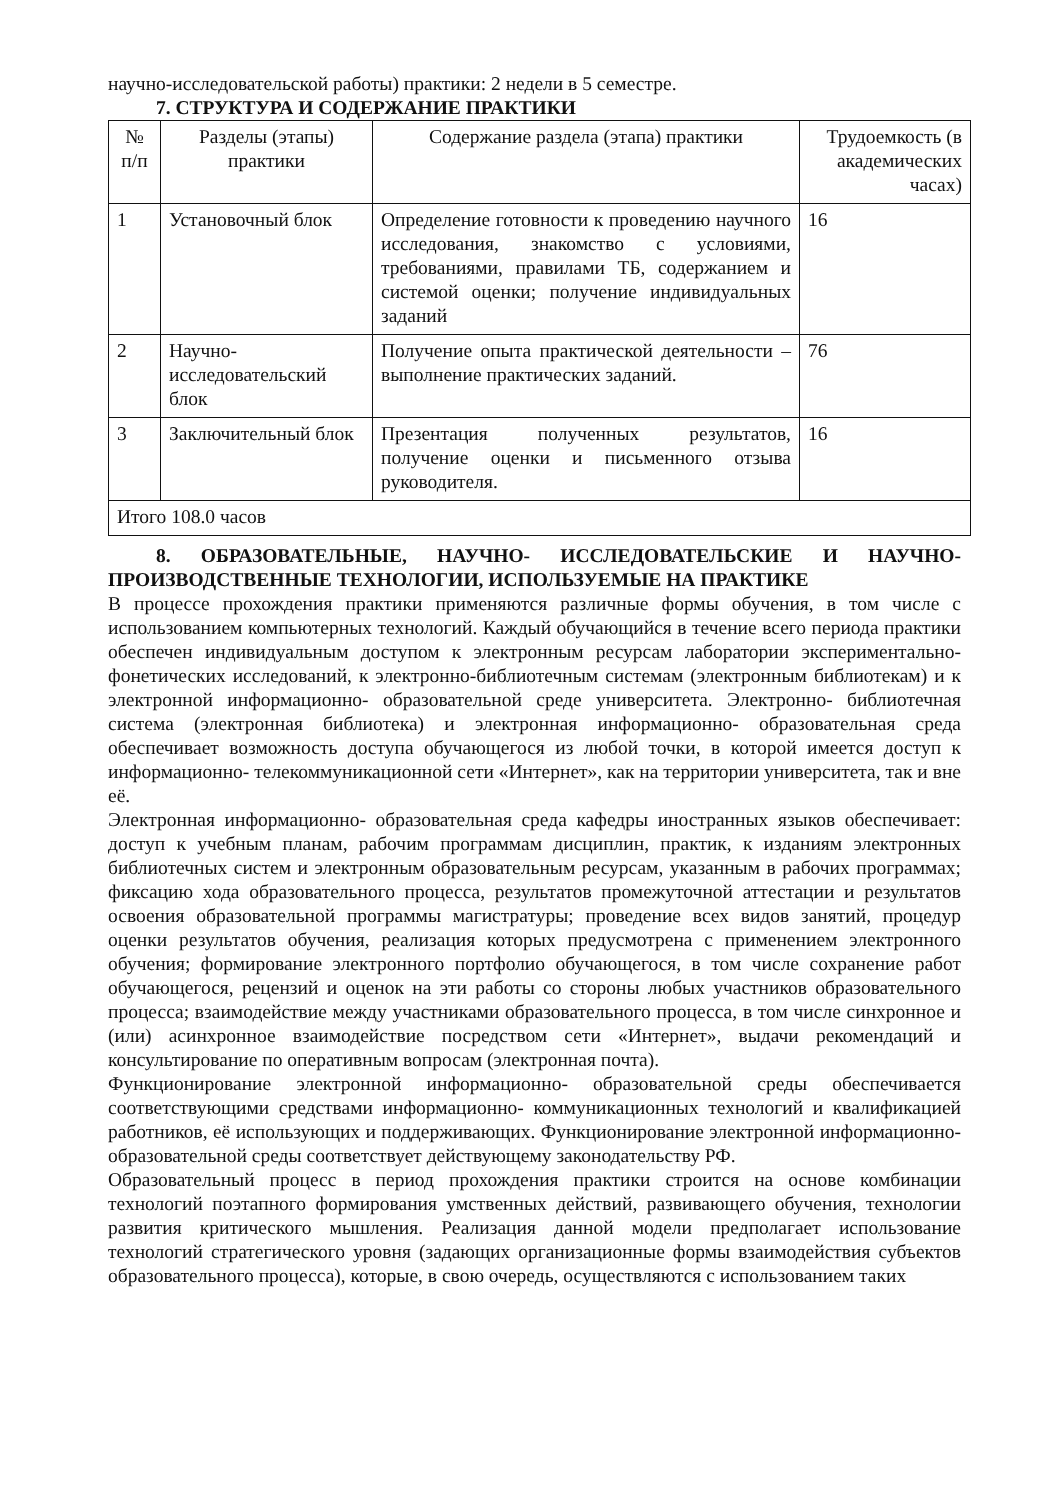научно-исследовательской работы) практики: 2 недели в 5 семестре.
7. СТРУКТУРА И СОДЕРЖАНИЕ ПРАКТИКИ
| № п/п | Разделы (этапы) практики | Содержание раздела (этапа) практики | Трудоемкость (в академических часах) |
| --- | --- | --- | --- |
| 1 | Установочный блок | Определение готовности к проведению научного исследования, знакомство с условиями, требованиями, правилами ТБ, содержанием и системой оценки; получение индивидуальных заданий | 16 |
| 2 | Научно-исследовательский блок | Получение опыта практической деятельности – выполнение практических заданий. | 76 |
| 3 | Заключительный блок | Презентация полученных результатов, получение оценки и письменного отзыва руководителя. | 16 |
| Итого 108.0 часов | | | |
8. ОБРАЗОВАТЕЛЬНЫЕ, НАУЧНО- ИССЛЕДОВАТЕЛЬСКИЕ И НАУЧНО-ПРОИЗВОДСТВЕННЫЕ ТЕХНОЛОГИИ, ИСПОЛЬЗУЕМЫЕ НА ПРАКТИКЕ
В процессе прохождения практики применяются различные формы обучения, в том числе с использованием компьютерных технологий. Каждый обучающийся в течение всего периода практики обеспечен индивидуальным доступом к электронным ресурсам лаборатории экспериментально- фонетических исследований, к электронно-библиотечным системам (электронным библиотекам) и к электронной информационно- образовательной среде университета. Электронно- библиотечная система (электронная библиотека) и электронная информационно- образовательная среда обеспечивает возможность доступа обучающегося из любой точки, в которой имеется доступ к информационно- телекоммуникационной сети «Интернет», как на территории университета, так и вне её.
Электронная информационно- образовательная среда кафедры иностранных языков обеспечивает: доступ к учебным планам, рабочим программам дисциплин, практик, к изданиям электронных библиотечных систем и электронным образовательным ресурсам, указанным в рабочих программах; фиксацию хода образовательного процесса, результатов промежуточной аттестации и результатов освоения образовательной программы магистратуры; проведение всех видов занятий, процедур оценки результатов обучения, реализация которых предусмотрена с применением электронного обучения; формирование электронного портфолио обучающегося, в том числе сохранение работ обучающегося, рецензий и оценок на эти работы со стороны любых участников образовательного процесса; взаимодействие между участниками образовательного процесса, в том числе синхронное и (или) асинхронное взаимодействие посредством сети «Интернет», выдачи рекомендаций и консультирование по оперативным вопросам (электронная почта).
Функционирование электронной информационно- образовательной среды обеспечивается соответствующими средствами информационно- коммуникационных технологий и квалификацией работников, её использующих и поддерживающих. Функционирование электронной информационно- образовательной среды соответствует действующему законодательству РФ.
Образовательный процесс в период прохождения практики строится на основе комбинации технологий поэтапного формирования умственных действий, развивающего обучения, технологии развития критического мышления. Реализация данной модели предполагает использование технологий стратегического уровня (задающих организационные формы взаимодействия субъектов образовательного процесса), которые, в свою очередь, осуществляются с использованием таких